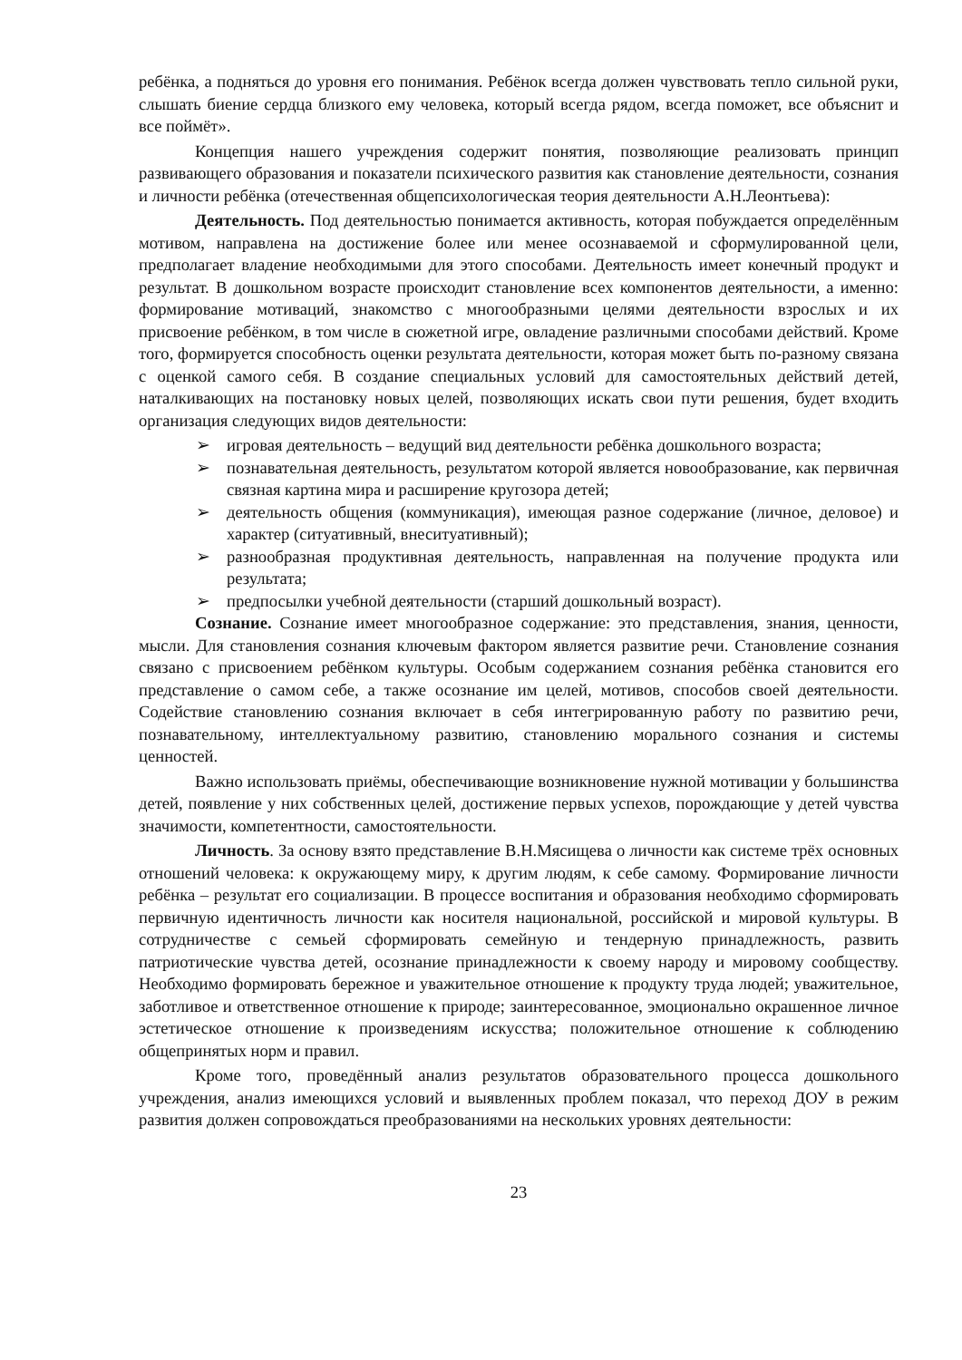ребёнка, а подняться до уровня его понимания. Ребёнок всегда должен чувствовать тепло сильной руки, слышать биение сердца близкого ему человека, который всегда рядом, всегда поможет, все объяснит и все поймёт».
Концепция нашего учреждения содержит понятия, позволяющие реализовать принцип развивающего образования и показатели психического развития как становление деятельности, сознания и личности ребёнка (отечественная общепсихологическая теория деятельности А.Н.Леонтьева):
Деятельность. Под деятельностью понимается активность, которая побуждается определённым мотивом, направлена на достижение более или менее осознаваемой и сформулированной цели, предполагает владение необходимыми для этого способами. Деятельность имеет конечный продукт и результат. В дошкольном возрасте происходит становление всех компонентов деятельности, а именно: формирование мотиваций, знакомство с многообразными целями деятельности взрослых и их присвоение ребёнком, в том числе в сюжетной игре, овладение различными способами действий. Кроме того, формируется способность оценки результата деятельности, которая может быть по-разному связана с оценкой самого себя. В создание специальных условий для самостоятельных действий детей, наталкивающих на постановку новых целей, позволяющих искать свои пути решения, будет входить организация следующих видов деятельности:
➢ игровая деятельность – ведущий вид деятельности ребёнка дошкольного возраста;
➢ познавательная деятельность, результатом которой является новообразование, как первичная связная картина мира и расширение кругозора детей;
➢ деятельность общения (коммуникация), имеющая разное содержание (личное, деловое) и характер (ситуативный, внеситуативный);
➢ разнообразная продуктивная деятельность, направленная на получение продукта или результата;
➢ предпосылки учебной деятельности (старший дошкольный возраст).
Сознание. Сознание имеет многообразное содержание: это представления, знания, ценности, мысли. Для становления сознания ключевым фактором является развитие речи. Становление сознания связано с присвоением ребёнком культуры. Особым содержанием сознания ребёнка становится его представление о самом себе, а также осознание им целей, мотивов, способов своей деятельности. Содействие становлению сознания включает в себя интегрированную работу по развитию речи, познавательному, интеллектуальному развитию, становлению морального сознания и системы ценностей.
Важно использовать приёмы, обеспечивающие возникновение нужной мотивации у большинства детей, появление у них собственных целей, достижение первых успехов, порождающие у детей чувства значимости, компетентности, самостоятельности.
Личность. За основу взято представление В.Н.Мясищева о личности как системе трёх основных отношений человека: к окружающему миру, к другим людям, к себе самому. Формирование личности ребёнка – результат его социализации. В процессе воспитания и образования необходимо сформировать первичную идентичность личности как носителя национальной, российской и мировой культуры. В сотрудничестве с семьей сформировать семейную и тендерную принадлежность, развить патриотические чувства детей, осознание принадлежности к своему народу и мировому сообществу. Необходимо формировать бережное и уважительное отношение к продукту труда людей; уважительное, заботливое и ответственное отношение к природе; заинтересованное, эмоционально окрашенное личное эстетическое отношение к произведениям искусства; положительное отношение к соблюдению общепринятых норм и правил.
Кроме того, проведённый анализ результатов образовательного процесса дошкольного учреждения, анализ имеющихся условий и выявленных проблем показал, что переход ДОУ в режим развития должен сопровождаться преобразованиями на нескольких уровнях деятельности:
23